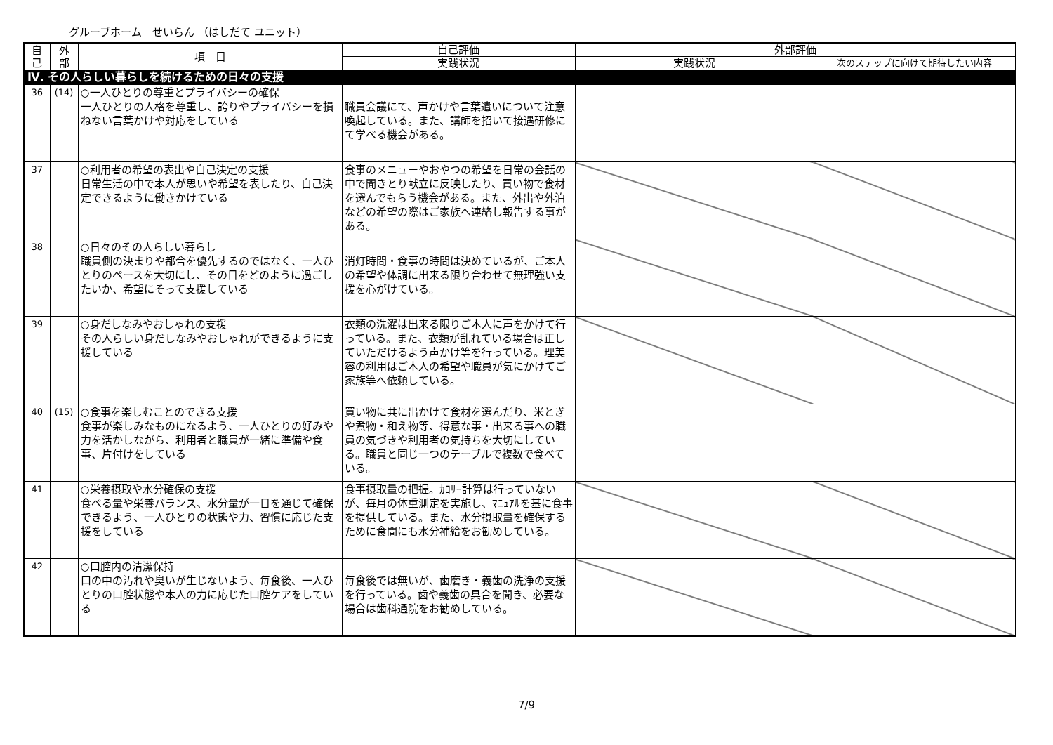グループホーム　せいらん （はしだて ユニット）
| 自 己 | 外 部 | 項 目 | 自己評価 | 外部評価 | |
| --- | --- | --- | --- | --- | --- |
| | | | 実践状況 | 実践状況 | 次のステップに向けて期待したい内容 |
| Ⅳ. その人らしい暮らしを続けるための日々の支援 | | | | | |
| 36 | (14) | ○一人ひとりの尊重とプライバシーの確保 一人ひとりの人格を尊重し、誇りやプライバシーを損ねない言葉かけや対応をしている | 職員会議にて、声かけや言葉遣いについて注意喚起している。また、講師を招いて接遇研修にて学べる機会がある。 | | |
| 37 | | ○利用者の希望の表出や自己決定の支援 日常生活の中で本人が思いや希望を表したり、自己決定できるように働きかけている | 食事のメニューやおやつの希望を日常の会話の中で聞きとり献立に反映したり、買い物で食材を選んでもらう機会がある。また、外出や外泊などの希望の際はご家族へ連絡し報告する事がある。 | | |
| 38 | | ○日々のその人らしい暮らし 職員側の決まりや都合を優先するのではなく、一人ひとりのペースを大切にし、その日をどのように過ごしたいか、希望にそって支援している | 消灯時間・食事の時間は決めているが、ご本人の希望や体調に出来る限り合わせて無理強い支援を心がけている。 | | |
| 39 | | ○身だしなみやおしゃれの支援 その人らしい身だしなみやおしゃれができるように支援している | 衣類の洗濯は出来る限りご本人に声をかけて行っている。また、衣類が乱れている場合は正していただけるよう声かけ等を行っている。理美容の利用はご本人の希望や職員が気にかけてご家族等へ依頼している。 | | |
| 40 | (15) | ○食事を楽しむことのできる支援 食事が楽しみなものになるよう、一人ひとりの好みや力を活かしながら、利用者と職員が一緒に準備や食事、片付けをしている | 買い物に共に出かけて食材を選んだり、米とぎや煮物・和え物等、得意な事・出来る事への職員の気づきや利用者の気持ちを大切にしている。職員と同じ一つのテーブルで複数で食べている。 | | |
| 41 | | ○栄養摂取や水分確保の支援 食べる量や栄養バランス、水分量が一日を通じて確保できるよう、一人ひとりの状態や力、習慣に応じた支援をしている | 食事摂取量の把握。ｶﾛﾘｰ計算は行っていないが、毎月の体重測定を実施し、ﾏﾆｭｱﾙを基に食事を提供している。また、水分摂取量を確保するために食間にも水分補給をお勧めしている。 | | |
| 42 | | ○口腔内の清潔保持 口の中の汚れや臭いが生じないよう、毎食後、一人ひとりの口腔状態や本人の力に応じた口腔ケアをしている | 毎食後では無いが、歯磨き・義歯の洗浄の支援を行っている。歯や義歯の具合を聞き、必要な場合は歯科通院をお勧めしている。 | | |
7/9